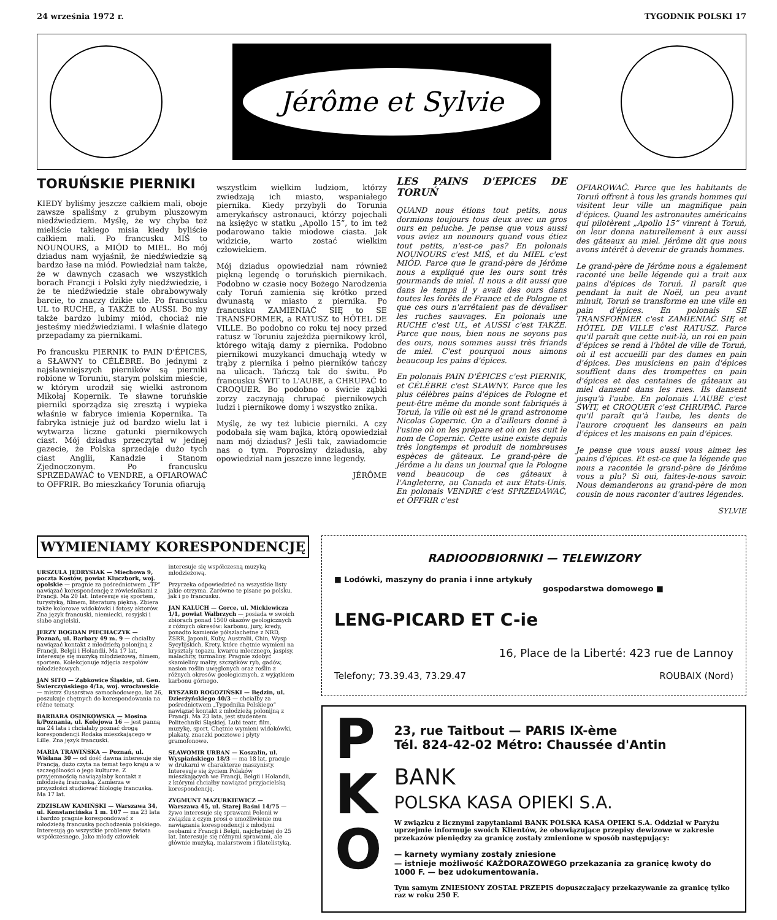24 września 1972 r. TYGODNIK POLSKI 17
Jérôme et Sylvie
TORUŃSKIE PIERNIKI
KIEDY byliśmy jeszcze całkiem mali, oboje zawsze spaliśmy z grubym pluszowym niedźwiedziem. Myślę, że wy chyba też mieliście takiego misia kiedy byliście całkiem mali. Po francusku MIŚ to NOUNOURS, a MIÓD to MIEL. Bo mój dziadus nam wyjaśnił, że niedźwiedzie są bardzo łase na miód. Powiedział nam także, że w dawnych czasach we wszystkich borach Francji i Polski żyły niedźwiedzie, i że te niedźwiedzie stale obrabowywały barcie, to znaczy dzikie ule. Po francusku UL to RUCHE, a TAKŻE to AUSSI. Bo my także bardzo lubimy miód, chociaż nie jesteśmy niedźwiedziami. I właśnie dlatego przepadamy za piernikami.
Po francusku PIERNIK to PAIN D'ÉPICES, a SŁAWNY to CÉLÈBRE. Bo jednymi z najsławniejszych pierników są pierniki robione w Toruniu, starym polskim mieście, w którym urodził się wielki astronom Mikołaj Kopernik. Te sławne toruńskie pierniki sporządza się zresztą i wypieka właśnie w fabryce imienia Kopernika. Ta fabryka istnieje już od bardzo wielu lat i wytwarza liczne gatunki piernikowych ciast. Mój dziadus przeczytał w jednej gazecie, że Polska sprzedaje dużo tych ciast Anglii, Kanadzie i Stanom Zjednoczonym. Po francusku SPRZEDAWAĆ to VENDRE, a OFIAROWAĆ to OFFRIR. Bo mieszkańcy Torunia ofiarują
wszystkim wielkim ludziom, którzy zwiedzają ich miasto, wspaniałego piernika. Kiedy przybyli do Torunia amerykańscy astronauci, którzy pojechali na księżyc w statku „Apollo 15”, to im też podarowano takie miodowe ciasta. Jak widzicie, warto zostać wielkim człowiekiem.
Mój dziadus opowiedział nam również piękną legendę o toruńskich piernikach. Podobno w czasie nocy Bożego Narodzenia cały Toruń zamienia się krótko przed dwunastą w miasto z piernika. Po francusku ZAMIENIAĆ SIĘ to SE TRANSFORMER, a RATUSZ to HÔTEL DE VILLE. Bo podobno co roku tej nocy przed ratusz w Toruniu zajeżdża piernikowy król, którego witają damy z piernika. Podobno piernikowi muzykanci dmuchają wtedy w trąby z piernika i pełno pierników tańczy na ulicach. Tańczą tak do świtu. Po francusku ŚWIT to L'AUBE, a CHRUPAĆ to CROQUER. Bo podobno o świcie ząbki zorzy zaczynają chrupać piernikowych ludzi i piernikowe domy i wszystko znika.
Myślę, że wy też lubicie pierniki. A czy podobała się wam bajka, którą opowiedział nam mój dziadus? Jeśli tak, zawiadomcie nas o tym. Poprosimy dziadusia, aby opowiedział nam jeszcze inne legendy.
JÉRÔME
LES PAINS D'EPICES DE TORUŃ
QUAND nous étions tout petits, nous dormions toujours tous deux avec un gros ours en peluche. Je pense que vous aussi vous aviez un nounours quand vous étiez tout petits, n'est-ce pas? En polonais NOUNOURS c'est MIŚ, et du MIEL c'est MIÓD. Parce que le grand-père de Jérôme nous a expliqué que les ours sont très gourmands de miel. Il nous a dit aussi que dans le temps il y avait des ours dans toutes les forêts de France et de Pologne et que ces ours n'arrêtaient pas de dévaliser les ruches sauvages. En polonais une RUCHE c'est UL, et AUSSI c'est TAKŻE. Parce que nous, bien nous ne soyons pas des ours, nous sommes aussi très friands de miel. C'est pourquoi nous aimons beaucoup les pains d'épices.
En polonais PAIN D'ÉPICES c'est PIERNIK, et CÉLÈBRE c'est SŁAWNY. Parce que les plus célèbres pains d'épices de Pologne et peut-être même du monde sont fabriqués à Toruń, la ville où est né le grand astronome Nicolas Copernic. On a d'ailleurs donné à l'usine où on les prépare et où on les cuit le nom de Copernic. Cette usine existe depuis très longtemps et produit de nombreuses espèces de gâteaux. Le grand-père de Jérôme a lu dans un journal que la Pologne vend beaucoup de ces gâteaux à l'Angleterre, au Canada et aux Etats-Unis. En polonais VENDRE c'est SPRZEDAWAĆ, et OFFRIR c'est
OFIAROWAĆ. Parce que les habitants de Toruń offrent à tous les grands hommes qui visitent leur ville un magnifique pain d'épices. Quand les astronautes américains qui pilotèrent „Apollo 15” vinrent à Toruń, on leur donna naturellement à eux aussi des gâteaux au miel. Jérôme dit que nous avons intérêt à devenir de grands hommes.
Le grand-père de Jérôme nous a également raconté une belle légende qui a trait aux pains d'épices de Toruń. Il paraît que pendant la nuit de Noël, un peu avant minuit, Toruń se transforme en une ville en pain d'épices. En polonais SE TRANSFORMER c'est ZAMIENIAĆ SIĘ et HÔTEL DE VILLE c'est RATUSZ. Parce qu'il paraît que cette nuit-là, un roi en pain d'épices se rend à l'hôtel de ville de Toruń, où il est accueilli par des dames en pain d'épices. Des musiciens en pain d'épices soufflent dans des trompettes en pain d'épices et des centaines de gâteaux au miel dansent dans les rues. Ils dansent jusqu'à l'aube. En polonais L'AUBE c'est ŚWIT, et CROQUER c'est CHRUPAĆ. Parce qu'il paraît qu'à l'aube, les dents de l'aurore croquent les danseurs en pain d'épices et les maisons en pain d'épices.
Je pense que vous aussi vous aimez les pains d'épices. Et est-ce que la légende que nous a racontée le grand-père de Jérôme vous a plu? Si oui, faites-le-nous savoir. Nous demanderons au grand-père de mon cousin de nous raconter d'autres légendes.
SYLVIE
WYMIENIAMY KORESPONDENCJĘ
URSZULA JĘDRYSIAK — Miechowa 9, poczta Kostów, powiat Kluczbork, woj. opolskie — pragnie za pośrednictwem „TP” nawiązać korespondencję z rówieśnikami z Francji. Ma 20 lat. Interesuje się sportem, turystyką, filmem, literaturą piękną. Zbiera także kolorowe widokówki i fotosy aktorów. Zna język francuski, niemiecki, rosyjski i słabo angielski.
JERZY BOGDAN PIECHACZYK — Poznań, ul. Barbary 49 m. 9 — chciałby nawiązać kontakt z młodzieżą polonijną z Francji, Belgii i Holandii. Ma 17 lat, interesuje się muzyką młodzieżową, filmem, sportem. Kolekcjonuje zdjęcia zespołów młodzieżowych.
JAN SITO — Ząbkowice Śląskie, ul. Gen. Świerczyńskiego 4/1a, woj. wrocławskie — mistrz ślusarstwa samochodowego, lat 26, poszukuje chętnych do korespondowania na różne tematy.
BARBARA OSINKOWSKA — Mosina k/Poznania, ul. Kolejowa 16 — jest panną ma 24 lata i chciałaby poznać drogą korespondencji Rodaka mieszkającego w Lille. Zna język francuski.
MARIA TRAWIŃSKA — Poznań, ul. Wiślana 30 — od dość dawna interesuje się Francją, dużo czyta na temat tego kraju a w szczególności o jego kulturze. Z przyjemnością nawiązałaby kontakt z młodzieżą francuską. Zamierza w przyszłości studiować filologię francuską. Ma 17 lat.
ZDZISŁAW KAMIŃSKI — Warszawa 34, ul. Konstancińska 1 m. 107 — ma 23 lata i bardzo pragnie korespondować z młodzieżą francuską pochodzenia polskiego. Interesują go wszystkie problemy świata współczesnego. Jako młody człowiek interesuje się współczesną muzyką młodzieżową.
Przyrzeka odpowiedzieć na wszystkie listy jakie otrzyma. Zarówno te pisane po polsku, jak i po francusku.
JAN KALUCH — Gorce, ul. Mickiewicza 1/1, powiat Wałbrzych — posiada w swoich zbiorach ponad 1500 okazów geologicznych z różnych okresów: karbonu, jury, kredy, ponadto kamienie półszlachetne z NRD, ZSRR, Japonii, Kuby, Australii, Chin, Wysp Sycylijskich, Krety, które chętnie wymieni na kryształy topazu, kwarcu mlecznego, jaspisy, malachity, turmaliny. Pragnie zdobyć skamieliny małży, szczątków ryb, gadów, nasion roślin uwęglonych oraz roślin z różnych okresów geologicznych, z wyjątkiem karbonu górnego.
RYSZARD ROGOZIŃSKI — Będzin, ul. Dzierżyńskiego 40/3 — chciałby za pośrednictwem „Tygodnika Polskiego” nawiązać kontakt z młodzieżą polonijną z Francji. Ma 23 lata, jest studentem Politechniki Śląskiej. Lubi teatr, film, muzykę, sport. Chętnie wymieni widokówki, plakaty, znaczki pocztowe i płyty gramofonowe.
SŁAWOMIR URBAN — Koszalin, ul. Wyspiańskiego 18/3 — ma 18 lat, pracuje w drukarni w charakterze maszynisty. Interesuje się życiem Polaków mieszkających we Francji, Belgii i Holandii, z którymi chciałby nawiązać przyjacielską korespondencję.
ZYGMUNT MAZURKIEWICZ — Warszawa 45, ul. Starej Baśni 14/75 — żywo interesuje się sprawami Polonii w związku z czym prosi o umożliwienie mu nawiązania korespondencji z młodymi osobami z Francji i Belgii, najchętniej do 25 lat. Interesuje się różnymi sprawami, ale głównie muzyką, malarstwem i filatelistyką.
RADIOODBIORNIKI — TELEWIZORY
■ Lodówki, maszyny do prania i inne artykuły
gospodarstwa domowego ■
LENG-PICARD ET C-ie
16, Place de la Liberté: 423 rue de Lannoy
Telefony; 73.39.43, 73.29.47 ROUBAIX (Nord)
P
K
O
23, rue Taitbout — PARIS IX-ème
Tél. 824-42-02 Métro: Chaussée d'Antin
BANK
POLSKA KASA OPIEKI S.A.
W związku z licznymi zapytaniami BANK POLSKA KASA OPIEKI S.A. Oddział w Paryżu uprzejmie informuje swoich Klientów, że obowiązujące przepisy dewizowe w zakresie przekazów pieniędzy za granicę zostały zmienione w sposób następujący:
— karnety wymiany zostały zniesione
— istnieje możliwość KAŻDORAZOWEGO przekazania za granicę kwoty do 1000 F. — bez udokumentowania.
Tym samym ZNIESIONY ZOSTAŁ PRZEPIS dopuszczający przekazywanie za granicę tylko raz w roku 250 F.